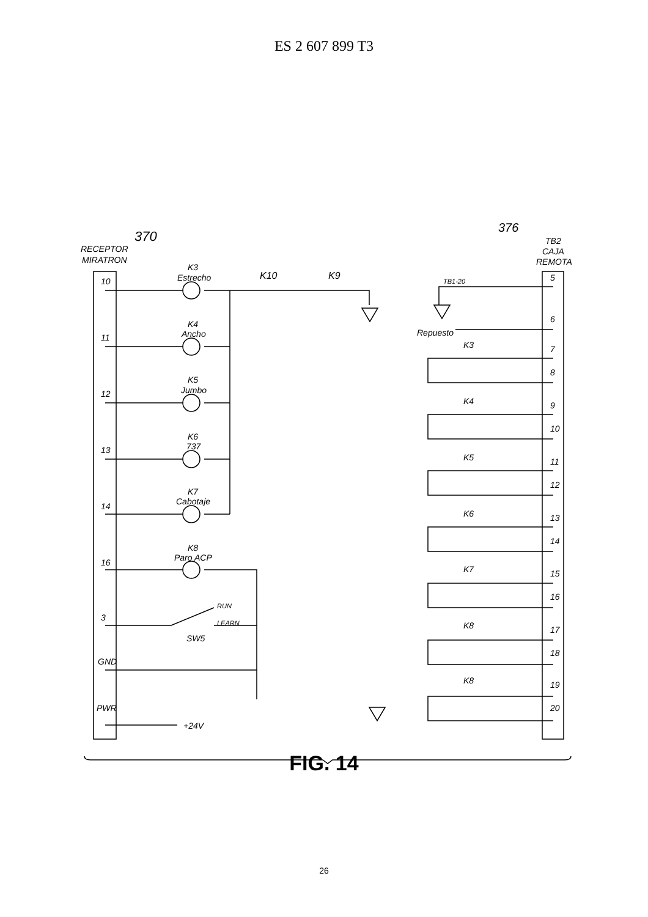ES 2 607 899 T3
370
RECEPTOR
MIRATRON
376
TB2
CAJA
REMOTA
K3
Estrecho
K4
Ancho
K5
Jumbo
K6
737
K7
Cabotaje
K8
Paro ACP
K10
K9
TB1-20
Repuesto
RUN
LEARN
SW5
+24V
10
11
12
13
14
16
3
GND
PWR
5
6
K3
7
8
K4
9
10
K5
11
12
K6
13
14
K7
15
16
K8
17
18
K8
19
20
FIG. 14
26